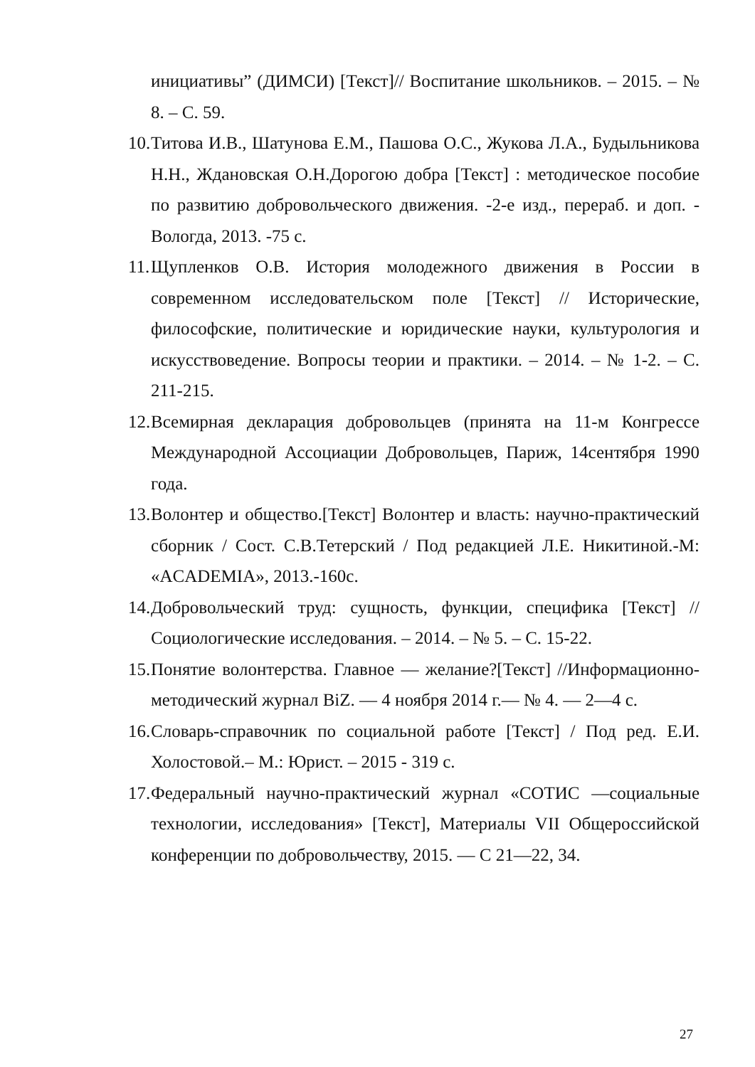инициативы” (ДИМСИ) [Текст]// Воспитание школьников. – 2015. – № 8. – С. 59.
10. Титова И.В., Шатунова Е.М., Пашова О.С., Жукова Л.А., Будыльникова Н.Н., Ждановская О.Н.Дорогою добра [Текст] : методическое пособие по развитию добровольческого движения. -2-е изд., перераб. и доп. - Вологда, 2013. -75 с.
11. Щупленков О.В. История молодежного движения в России в современном исследовательском поле [Текст] // Исторические, философские, политические и юридические науки, культурология и искусствоведение. Вопросы теории и практики. – 2014. – № 1-2. – С. 211-215.
12. Всемирная декларация добровольцев (принята на 11-м Конгрессе Международной Ассоциации Добровольцев, Париж, 14сентября 1990 года.
13. Волонтер и общество.[Текст] Волонтер и власть: научно-практический сборник / Сост. С.В.Тетерский / Под редакцией Л.Е. Никитиной.-М: «ACADEMIA», 2013.-160с.
14. Добровольческий труд: сущность, функции, специфика [Текст] // Социологические исследования. – 2014. – № 5. – С. 15-22.
15. Понятие волонтерства. Главное — желание?[Текст] //Информационно-методический журнал BiZ. — 4 ноября 2014 г.— № 4. — 2—4 с.
16. Словарь-справочник по социальной работе [Текст] / Под ред. Е.И. Холостовой.– М.: Юрист. – 2015 - 319 с.
17. Федеральный научно-практический журнал «СОТИС —социальные технологии, исследования» [Текст], Материалы VII Общероссийской конференции по добровольчеству, 2015. — С 21—22, 34.
27